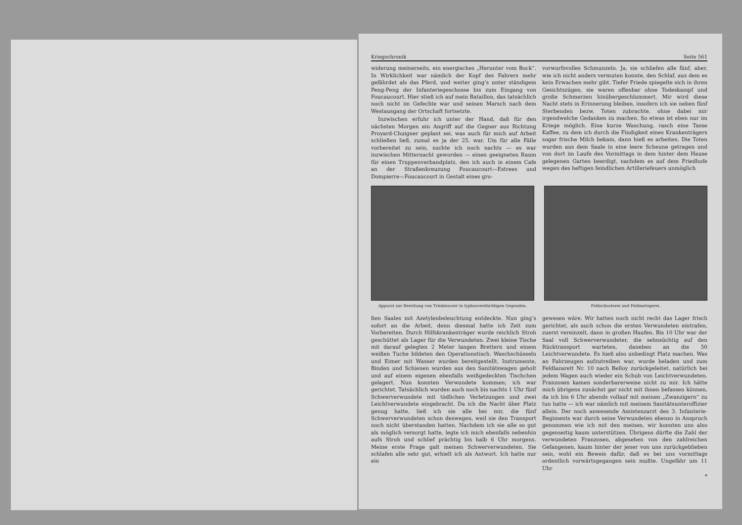Kriegschronik Seite 561
widerung meinerseits, ein energisches „Herunter vom Bock“. In Wirklichkeit war nämlich der Kopf des Fahrers mehr gefährdet als das Pferd, und weiter ging’s unter ständigem Peng-Peng der Infanteriegeschosse bis zum Eingang von Foucaucourt. Hier stieß ich auf mein Bataillon, das tatsächlich noch nicht im Gefechte war und seinen Marsch nach dem Westausgang der Ortschaft fortsetzte.
Inzwischen erfuhr ich unter der Hand, daß für den nächsten Morgen ein Angriff auf die Gegner aus Richtung Proyard-Chuigner geplant sei, was auch für mich auf Arbeit schließen ließ, zumal es ja der 25. war. Um für alle Fälle vorbereitet zu sein, suchte ich noch nachts — es war inzwischen Mitternacht geworden — einen geeigneten Raum für einen Truppenverbandplatz, den ich auch in einem Cafe an der Straßenkreuzung Foucaucourt—Estrees und Dompierre—Foucaucourt in Gestalt eines gro-
vorwurfsvolles Schmunzeln. Ja, sie schliefen alle fünf, aber, wie ich nicht anders vermuten konnte, den Schlaf, aus dem es kein Erwachen mehr gibt. Tiefer Friede spiegelte sich in ihren Gesichtszügen, sie waren offenbar ohne Todeskampf und große Schmerzen hinübergeschlummert. Mir wird diese Nacht stets in Erinnerung bleiben, insofern ich sie neben fünf Sterbenden bezw. Toten zubrachte, ohne dabei mir irgendwelche Gedanken zu machen. So etwas ist eben nur im Kriege möglich. Eine kurze Waschung, rasch eine Tasse Kaffee, zu dem ich durch die Findigkeit eines Krankenträgers sogar frische Milch bekam, dann hieß es arbeiten. Die Toten wurden aus dem Saale in eine leere Scheune getragen und von dort im Laufe des Vormittags in dem hinter dem Hause gelegenen Garten beerdigt, nachdem es auf dem Friedhofe wegen des heftigen feindlichen Artilleriefeuers unmöglich
Apparat zur Bereitung von Trinkwasser in typhusverdächtigen Gegenden.
Feldschusterei und Feldmetzgerei.
ßen Saales mit Azetylenbeleuchtung entdeckte. Nun ging’s sofort an die Arbeit, denn diesmal hatte ich Zeit zum Vorbereiten. Durch Hilfskrankenträger wurde reichlich Stroh geschüttet als Lager für die Verwundeten. Zwei kleine Tische mit darauf gelegten 2 Meter langen Brettern und einem weißen Tuche bildeten den Operationstisch. Waschschüsseln und Eimer mit Wasser wurden bereitgestellt. Instrumente, Binden und Schienen wurden aus den Sanitätswagen geholt und auf einem eigenen ebenfalls weißgedeckten Tischchen gelagert. Nun konnten Verwundete kommen; ich war gerichtet. Tatsächlich wurden auch noch bis nachts 1 Uhr fünf Schwerverwundete mit tödlichen Verletzungen und zwei Leichtverwundete eingebracht. Da ich die Nacht über Platz genug hatte, ließ ich sie alle bei mir, die fünf Schwerverwundeten schon deswegen, weil sie den Transport noch nicht überstanden hatten. Nachdem ich sie alle so gut als möglich versorgt hatte, legte ich mich ebenfalls nebenhin aufs Stroh und schlief prächtig bis halb 6 Uhr morgens. Meine erste Frage galt meinen Schwerverwundeten. Sie schlafen alle sehr gut, erhielt ich als Antwort. Ich hatte nur ein
gewesen wäre. Wir hatten noch nicht recht das Lager frisch gerichtet, als auch schon die ersten Verwundeten eintrafen, zuerst vereinzelt, dann in großen Haufen. Bis 10 Uhr war der Saal voll Schwerverwundeter, die sehnsüchtig auf den Rücktransport warteten, daneben an die 50 Leichtverwundete. Es hieß also unbedingt Platz machen. Was an Fahrzeugen aufzutreiben war, wurde beladen und zum Feldlazarett Nr. 10 nach Belloy zurückgeleitet, natürlich bei jedem Wagen auch wieder ein Schub von Leichtverwundeten. Franzosen kamen sonderbarerweise nicht zu mir. Ich hätte mich übrigens zunächst gar nicht mit ihnen befassen können, da ich bis 6 Uhr abends vollauf mit meinen „Zwanzigern“ zu tun hatte — ich war nämlich mit meinem Sanitätsunteroffizier allein. Der noch anwesende Assistenzarzt des 3. Infanterie-Regiments war durch seine Verwundeten ebenso in Anspruch genommen wie ich mit den meinen, wir konnten uns also gegenseitig kaum unterstützen. Übrigens dürfte die Zahl der verwundeten Franzosen, abgesehen von den zahlreichen Gefangenen, kaum hinter der jener von uns zurückgeblieben sein, wohl ein Beweis dafür, daß es bei uns vormittags ordentlich vorwärtsgegangen sein mußte. Ungefähr um 11 Uhr
*